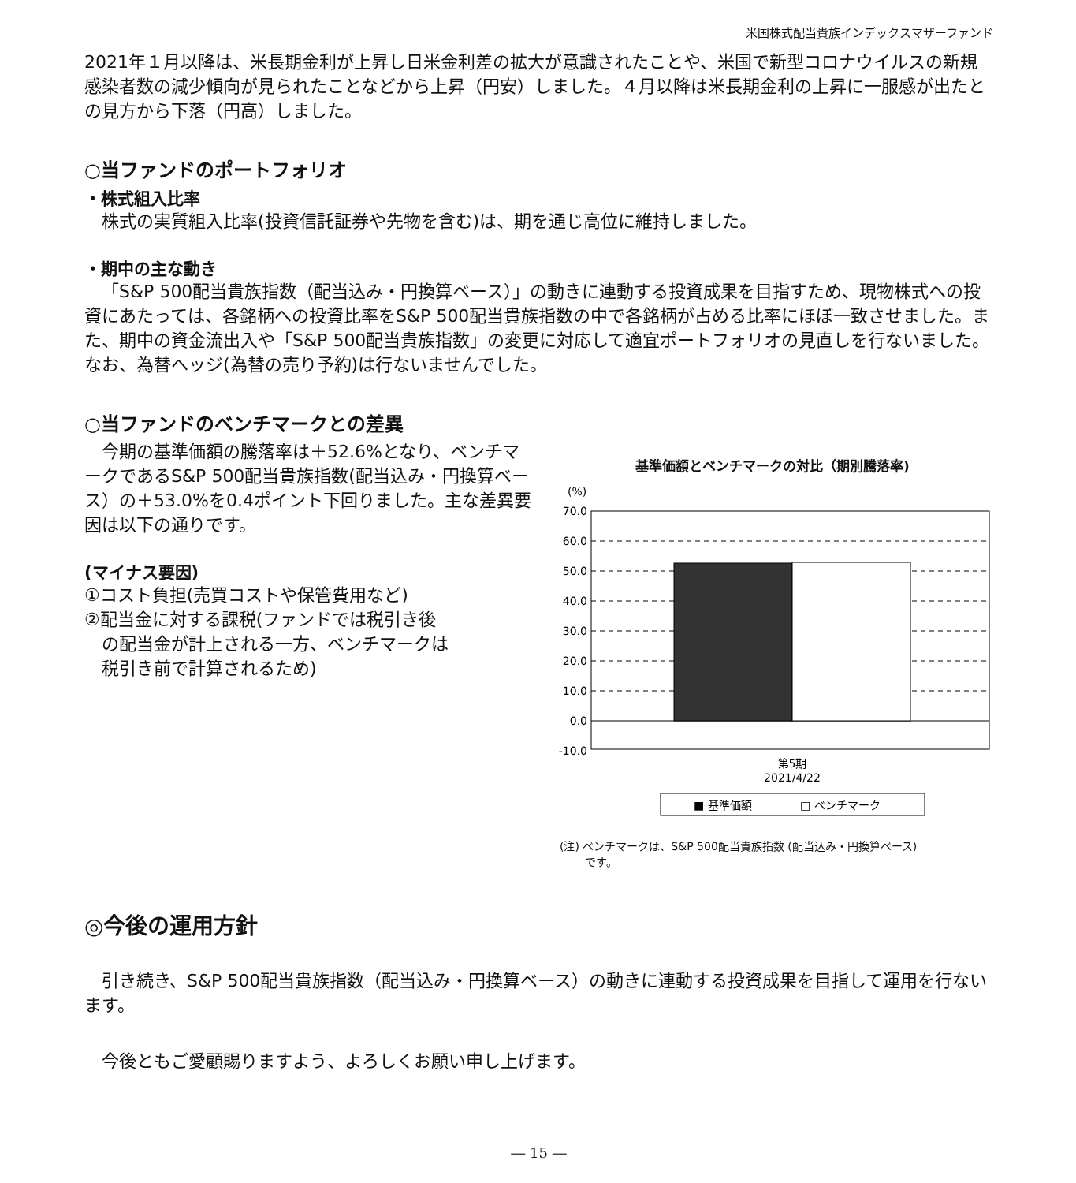米国株式配当貴族インデックスマザーファンド
2021年１月以降は、米長期金利が上昇し日米金利差の拡大が意識されたことや、米国で新型コロナウイルスの新規感染者数の減少傾向が見られたことなどから上昇（円安）しました。４月以降は米長期金利の上昇に一服感が出たとの見方から下落（円高）しました。
○当ファンドのポートフォリオ
・株式組入比率
株式の実質組入比率(投資信託証券や先物を含む)は、期を通じ高位に維持しました。
・期中の主な動き
「S&P 500配当貴族指数（配当込み・円換算ベース）」の動きに連動する投資成果を目指すため、現物株式への投資にあたっては、各銘柄への投資比率をS&P 500配当貴族指数の中で各銘柄が占める比率にほぼ一致させました。また、期中の資金流出入や「S&P 500配当貴族指数」の変更に対応して適宜ポートフォリオの見直しを行ないました。なお、為替ヘッジ(為替の売り予約)は行ないませんでした。
○当ファンドのベンチマークとの差異
今期の基準価額の騰落率は＋52.6%となり、ベンチマークであるS&P 500配当貴族指数(配当込み・円換算ベース）の＋53.0%を0.4ポイント下回りました。主な差異要因は以下の通りです。
(マイナス要因)
①コスト負担(売買コストや保管費用など)
②配当金に対する課税(ファンドでは税引き後
　の配当金が計上される一方、ベンチマークは
　税引き前で計算されるため)
基準価額とベンチマークの対比（期別騰落率)
(%)
70.0
60.0
50.0
40.0
30.0
20.0
10.0
0.0
-10.0
第5期
2021/4/22
■ 基準価額
□ ベンチマーク
(注) ベンチマークは、S&P 500配当貴族指数 (配当込み・円換算ベース)
　　 です。
◎今後の運用方針
引き続き、S&P 500配当貴族指数（配当込み・円換算ベース）の動きに連動する投資成果を目指して運用を行ないます。
今後ともご愛顧賜りますよう、よろしくお願い申し上げます。
― 15 ―